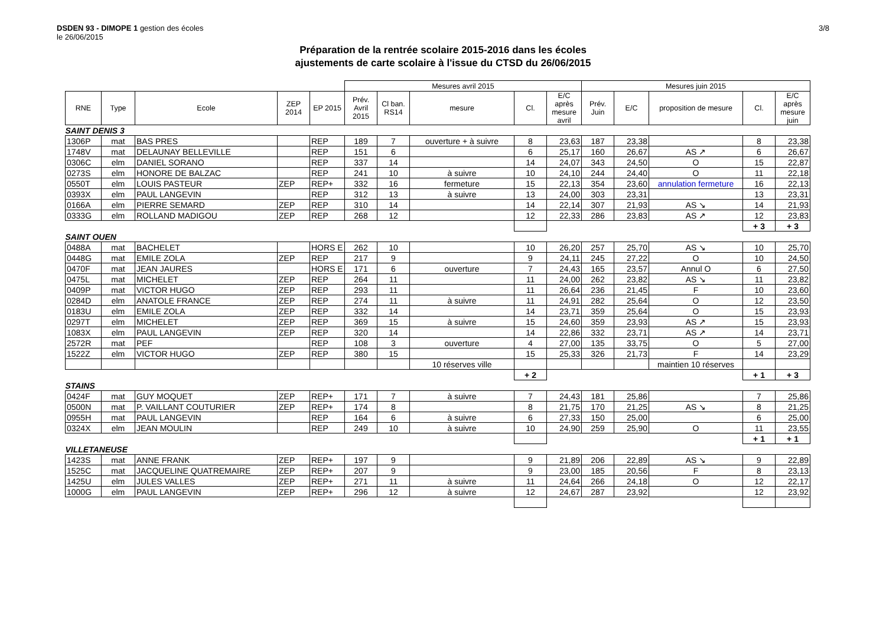3/8
DSDEN 93 - DIMOPE 1 gestion des écoles
le 26/06/2015
Préparation de la rentrée scolaire 2015-2016 dans les écoles
ajustements de carte scolaire à l'issue du CTSD du 26/06/2015
| | | | | | Mesures avril 2015 | | | | | Mesures juin 2015 | | | | |
| RNE | Type | Ecole | ZEP 2014 | EP 2015 | Prév. Avril 2015 | Cl ban. RS14 | mesure | Cl. | E/C après mesure avril | Prév. Juin | E/C | proposition de mesure | Cl. | E/C après mesure juin |
| SAINT DENIS 3 | | | | | | | | | | | | | | |
| 1306P | mat | BAS PRES | | REP | 189 | 7 | ouverture + à suivre | 8 | 23,63 | 187 | 23,38 | | 8 | 23,38 |
| 1748V | mat | DELAUNAY BELLEVILLE | | REP | 151 | 6 | | 6 | 25,17 | 160 | 26,67 | AS ↗ | 6 | 26,67 |
| 0306C | elm | DANIEL SORANO | | REP | 337 | 14 | | 14 | 24,07 | 343 | 24,50 | O | 15 | 22,87 |
| 0273S | elm | HONORE DE BALZAC | | REP | 241 | 10 | à suivre | 10 | 24,10 | 244 | 24,40 | O | 11 | 22,18 |
| 0550T | elm | LOUIS PASTEUR | ZEP | REP+ | 332 | 16 | fermeture | 15 | 22,13 | 354 | 23,60 | annulation fermeture | 16 | 22,13 |
| 0393X | elm | PAUL LANGEVIN | | REP | 312 | 13 | à suivre | 13 | 24,00 | 303 | 23,31 | | 13 | 23,31 |
| 0166A | elm | PIERRE SEMARD | ZEP | REP | 310 | 14 | | 14 | 22,14 | 307 | 21,93 | AS ↘ | 14 | 21,93 |
| 0333G | elm | ROLLAND MADIGOU | ZEP | REP | 268 | 12 | | 12 | 22,33 | 286 | 23,83 | AS ↗ | 12 | 23,83 |
| | | | | | | | | | | | | | + 3 | + 3 |
| SAINT OUEN | | | | | | | | | | | | | | |
| 0488A | mat | BACHELET | | HORS E | 262 | 10 | | 10 | 26,20 | 257 | 25,70 | AS ↘ | 10 | 25,70 |
| 0448G | mat | EMILE ZOLA | ZEP | REP | 217 | 9 | | 9 | 24,11 | 245 | 27,22 | O | 10 | 24,50 |
| 0470F | mat | JEAN JAURES | | HORS E | 171 | 6 | ouverture | 7 | 24,43 | 165 | 23,57 | Annul O | 6 | 27,50 |
| 0475L | mat | MICHELET | ZEP | REP | 264 | 11 | | 11 | 24,00 | 262 | 23,82 | AS ↘ | 11 | 23,82 |
| 0409P | mat | VICTOR HUGO | ZEP | REP | 293 | 11 | | 11 | 26,64 | 236 | 21,45 | F | 10 | 23,60 |
| 0284D | elm | ANATOLE FRANCE | ZEP | REP | 274 | 11 | à suivre | 11 | 24,91 | 282 | 25,64 | O | 12 | 23,50 |
| 0183U | elm | EMILE ZOLA | ZEP | REP | 332 | 14 | | 14 | 23,71 | 359 | 25,64 | O | 15 | 23,93 |
| 0297T | elm | MICHELET | ZEP | REP | 369 | 15 | à suivre | 15 | 24,60 | 359 | 23,93 | AS ↗ | 15 | 23,93 |
| 1083X | elm | PAUL LANGEVIN | ZEP | REP | 320 | 14 | | 14 | 22,86 | 332 | 23,71 | AS ↗ | 14 | 23,71 |
| 2572R | mat | PEF | | REP | 108 | 3 | ouverture | 4 | 27,00 | 135 | 33,75 | O | 5 | 27,00 |
| 1522Z | elm | VICTOR HUGO | ZEP | REP | 380 | 15 | | 15 | 25,33 | 326 | 21,73 | F | 14 | 23,29 |
| | | | | | | | 10 réserves ville | | | | | maintien 10 réserves | | |
| | | | | | | | | + 2 | | | | | + 1 | + 3 |
| STAINS | | | | | | | | | | | | | | |
| 0424F | mat | GUY MOQUET | ZEP | REP+ | 171 | 7 | à suivre | 7 | 24,43 | 181 | 25,86 | | 7 | 25,86 |
| 0500N | mat | P. VAILLANT COUTURIER | ZEP | REP+ | 174 | 8 | | 8 | 21,75 | 170 | 21,25 | AS ↘ | 8 | 21,25 |
| 0955H | mat | PAUL LANGEVIN | | REP | 164 | 6 | à suivre | 6 | 27,33 | 150 | 25,00 | | 6 | 25,00 |
| 0324X | elm | JEAN MOULIN | | REP | 249 | 10 | à suivre | 10 | 24,90 | 259 | 25,90 | O | 11 | 23,55 |
| | | | | | | | | | | | | | + 1 | + 1 |
| VILLETANEUSE | | | | | | | | | | | | | | |
| 1423S | mat | ANNE FRANK | ZEP | REP+ | 197 | 9 | | 9 | 21,89 | 206 | 22,89 | AS ↘ | 9 | 22,89 |
| 1525C | mat | JACQUELINE QUATREMAIRE | ZEP | REP+ | 207 | 9 | | 9 | 23,00 | 185 | 20,56 | F | 8 | 23,13 |
| 1425U | elm | JULES VALLES | ZEP | REP+ | 271 | 11 | à suivre | 11 | 24,64 | 266 | 24,18 | O | 12 | 22,17 |
| 1000G | elm | PAUL LANGEVIN | ZEP | REP+ | 296 | 12 | à suivre | 12 | 24,67 | 287 | 23,92 | | 12 | 23,92 |